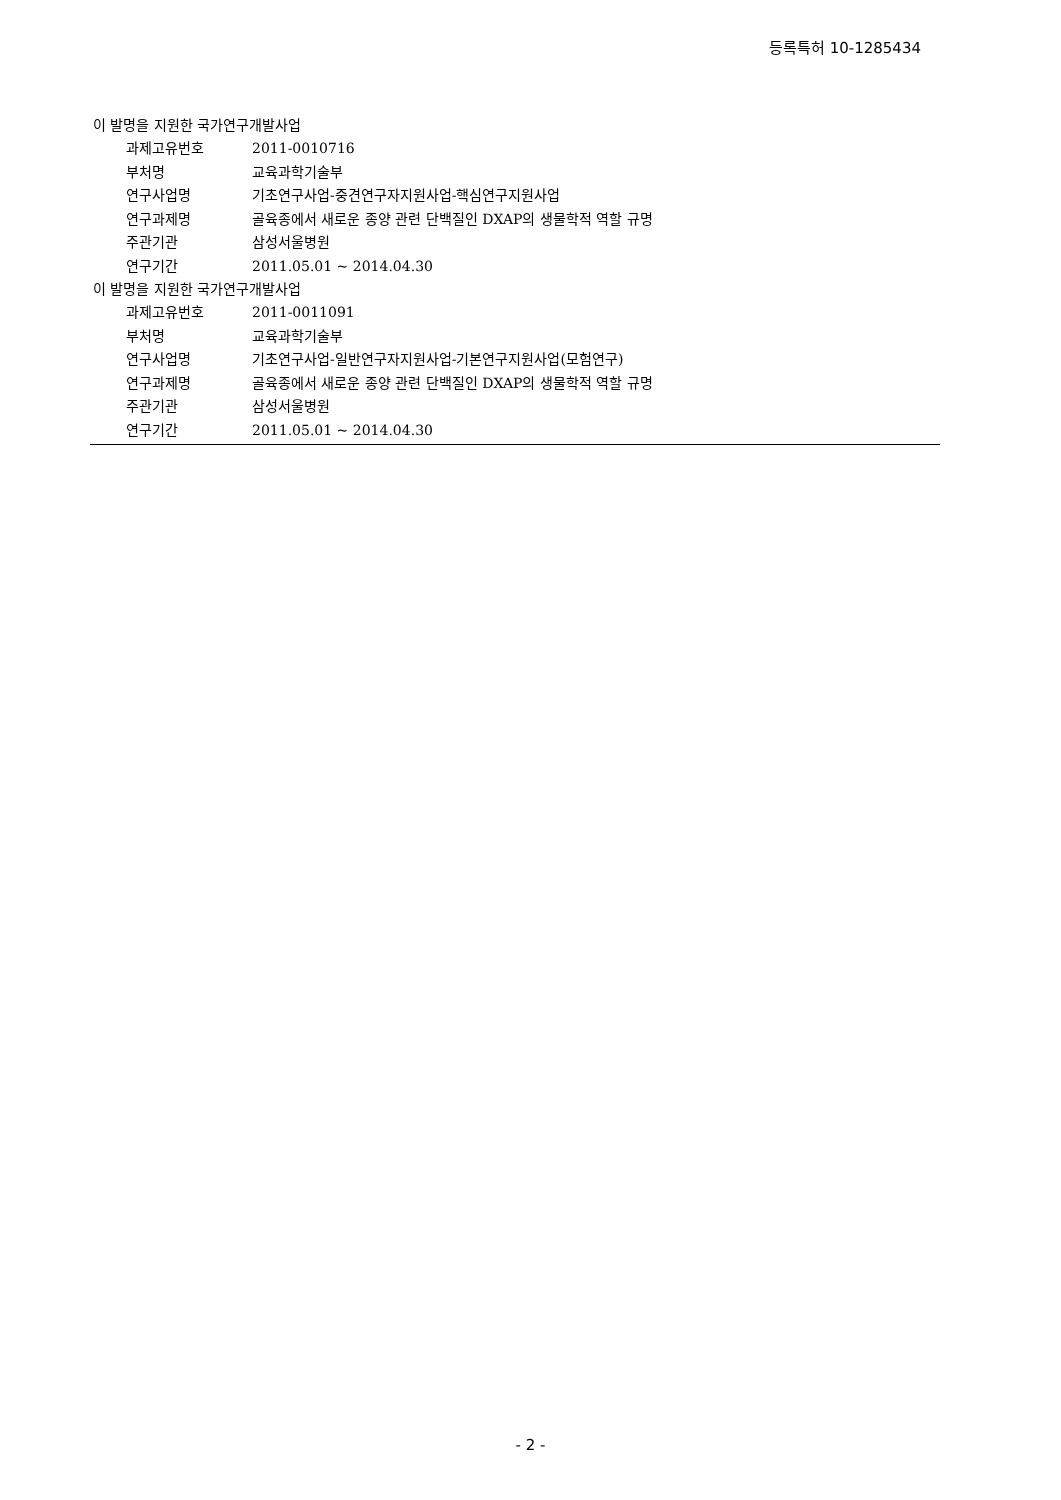등록특허 10-1285434
이 발명을 지원한 국가연구개발사업
과제고유번호 2011-0010716
부처명 교육과학기술부
연구사업명 기초연구사업-중견연구자지원사업-핵심연구지원사업
연구과제명 골육종에서 새로운 종양 관련 단백질인 DXAP의 생물학적 역할 규명
주관기관 삼성서울병원
연구기간 2011.05.01 ~ 2014.04.30
이 발명을 지원한 국가연구개발사업
과제고유번호 2011-0011091
부처명 교육과학기술부
연구사업명 기초연구사업-일반연구자지원사업-기본연구지원사업(모험연구)
연구과제명 골육종에서 새로운 종양 관련 단백질인 DXAP의 생물학적 역할 규명
주관기관 삼성서울병원
연구기간 2011.05.01 ~ 2014.04.30
- 2 -